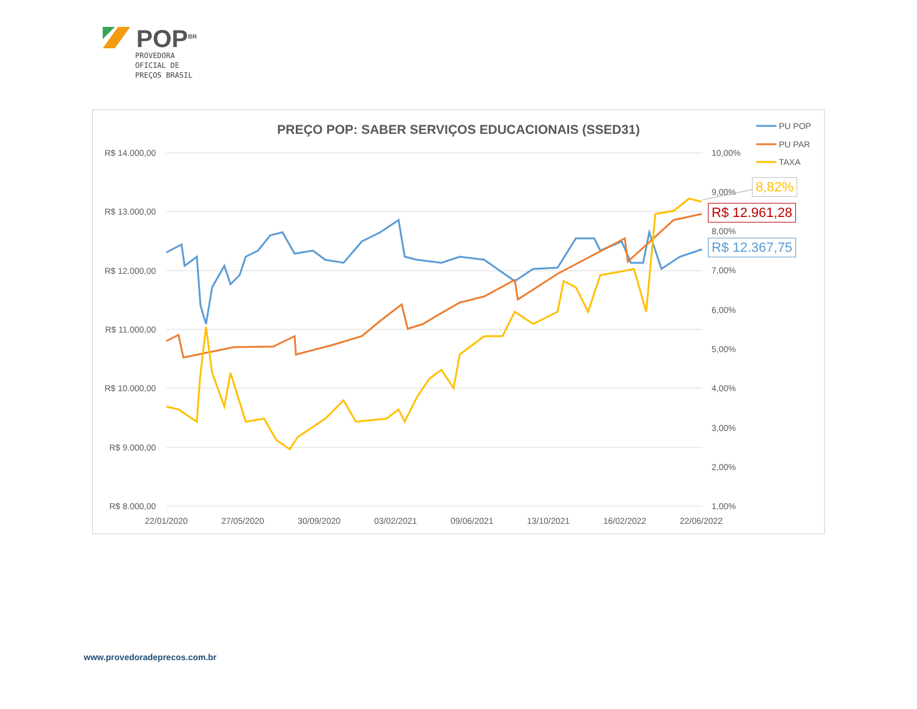POP<sup>BR</sup>
PROVEDORA
OFICIAL DE
PREÇOS BRASIL
PREÇO POP: SABER SERVIÇOS EDUCACIONAIS (SSED31)
R$ 14.000,00
R$ 13.000,00
R$ 12.000,00
R$ 11.000,00
R$ 10.000,00
R$ 9.000,00
R$ 8.000,00
10,00%
9,00%
8,00%
7,00%
6,00%
5,00%
4,00%
3,00%
2,00%
1,00%
22/01/2020
27/05/2020
30/09/2020
03/02/2021
09/06/2021
13/10/2021
16/02/2022
22/06/2022
PU POP
PU PAR
TAXA
8,82%
R$ 12.961,28
R$ 12.367,75
www.provedoradeprecos.com.br